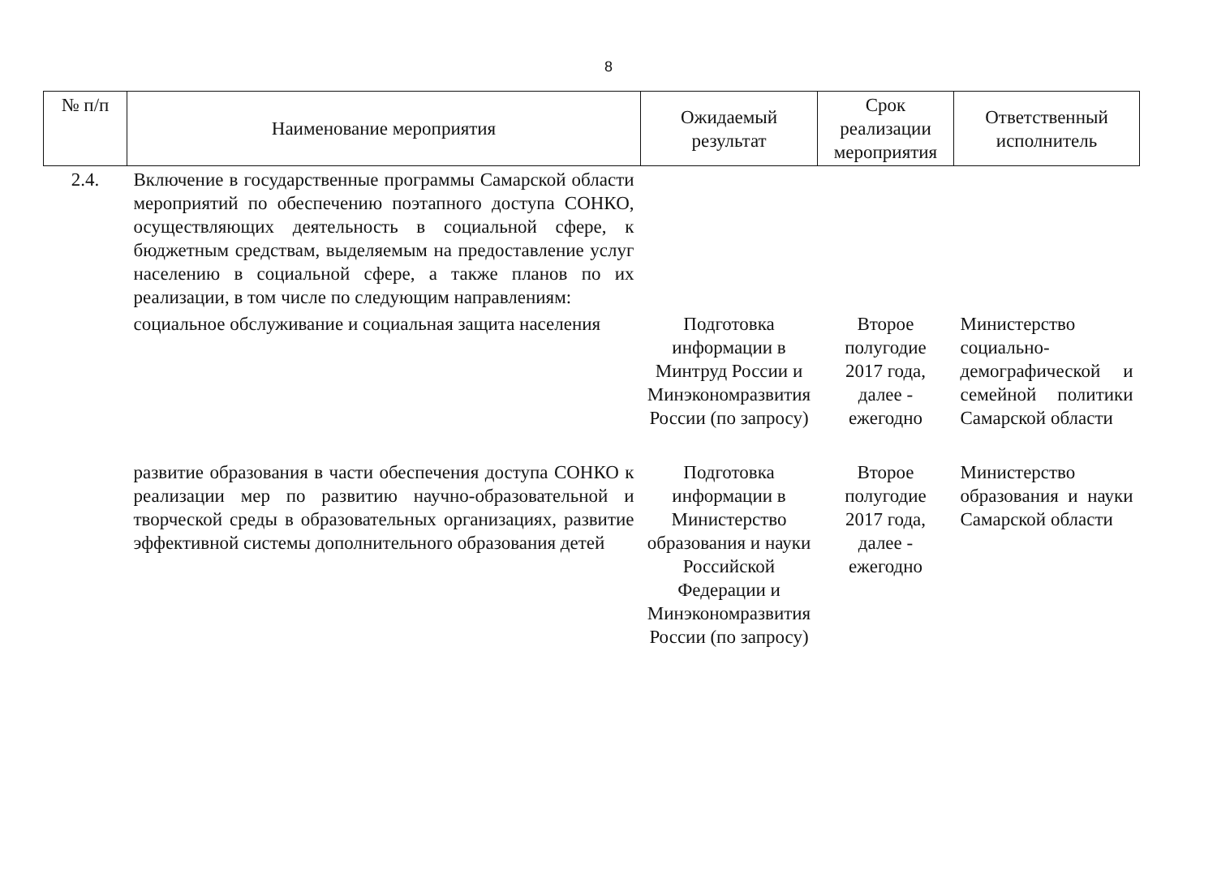8
| № п/п | Наименование мероприятия | Ожидаемый результат | Срок реализации мероприятия | Ответственный исполнитель |
| --- | --- | --- | --- | --- |
| 2.4. | Включение в государственные программы Самарской области мероприятий по обеспечению поэтапного доступа СОНКО, осуществляющих деятельность в социальной сфере, к бюджетным средствам, выделяемым на предоставление услуг населению в социальной сфере, а также планов по их реализации, в том числе по следующим направлениям: | | | |
| | социальное обслуживание и социальная защита населения | Подготовка информации в Минтруд России и Минэкономразвития России (по запросу) | Второе полугодие 2017 года, далее - ежегодно | Министерство социально-демографической и семейной политики Самарской области |
| | развитие образования в части обеспечения доступа СОНКО к реализации мер по развитию научно-образовательной и творческой среды в образовательных организациях, развитие эффективной системы дополнительного образования детей | Подготовка информации в Министерство образования и науки Российской Федерации и Минэкономразвития России (по запросу) | Второе полугодие 2017 года, далее - ежегодно | Министерство образования и науки Самарской области |